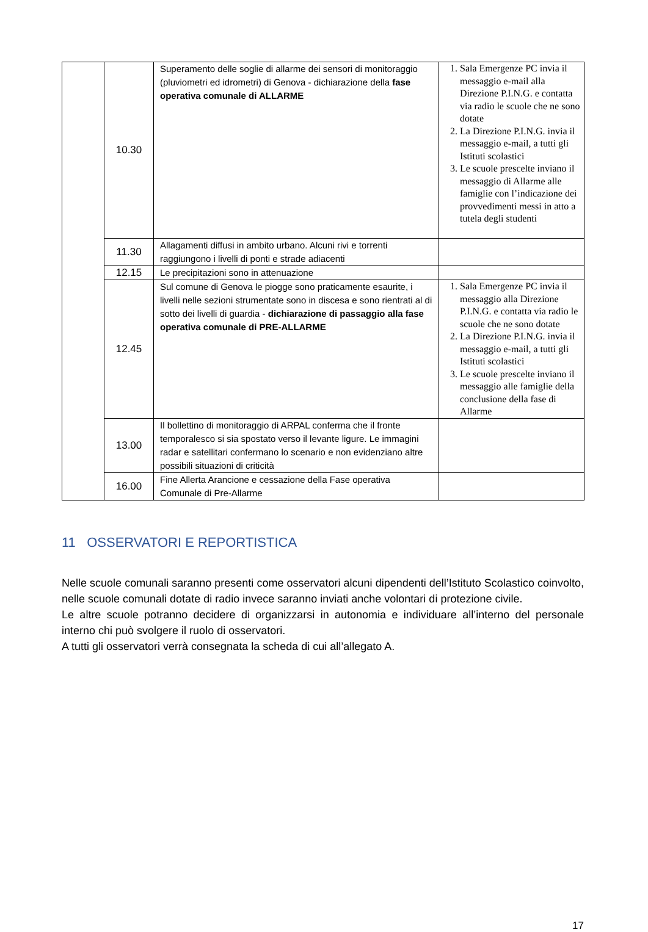| | 10.30 | Superamento delle soglie di allarme dei sensori di monitoraggio (pluviometri ed idrometri) di Genova - dichiarazione della fase operativa comunale di ALLARME | 1. Sala Emergenze PC invia il messaggio e-mail alla Direzione P.I.N.G. e contatta via radio le scuole che ne sono dotate 2. La Direzione P.I.N.G. invia il messaggio e-mail, a tutti gli Istituti scolastici 3. Le scuole prescelte inviano il messaggio di Allarme alle famiglie con l’indicazione dei provvedimenti messi in atto a tutela degli studenti |
| | 11.30 | Allagamenti diffusi in ambito urbano. Alcuni rivi e torrenti raggiungono i livelli di ponti e strade adiacenti | |
| | 12.15 | Le precipitazioni sono in attenuazione | |
| | 12.45 | Sul comune di Genova le piogge sono praticamente esaurite, i livelli nelle sezioni strumentate sono in discesa e sono rientrati al di sotto dei livelli di guardia - dichiarazione di passaggio alla fase operativa comunale di PRE-ALLARME | 1. Sala Emergenze PC invia il messaggio alla Direzione P.I.N.G. e contatta via radio le scuole che ne sono dotate 2. La Direzione P.I.N.G. invia il messaggio e-mail, a tutti gli Istituti scolastici 3. Le scuole prescelte inviano il messaggio alle famiglie della conclusione della fase di Allarme |
| | 13.00 | Il bollettino di monitoraggio di ARPAL conferma che il fronte temporalesco si sia spostato verso il levante ligure. Le immagini radar e satellitari confermano lo scenario e non evidenziano altre possibili situazioni di criticità | |
| | 16.00 | Fine Allerta Arancione e cessazione della Fase operativa Comunale di Pre-Allarme | |
11 OSSERVATORI E REPORTISTICA
Nelle scuole comunali saranno presenti come osservatori alcuni dipendenti dell’Istituto Scolastico coinvolto, nelle scuole comunali dotate di radio invece saranno inviati anche volontari di protezione civile.
Le altre scuole potranno decidere di organizzarsi in autonomia e individuare all’interno del personale interno chi può svolgere il ruolo di osservatori.
A tutti gli osservatori verrà consegnata la scheda di cui all’allegato A.
17